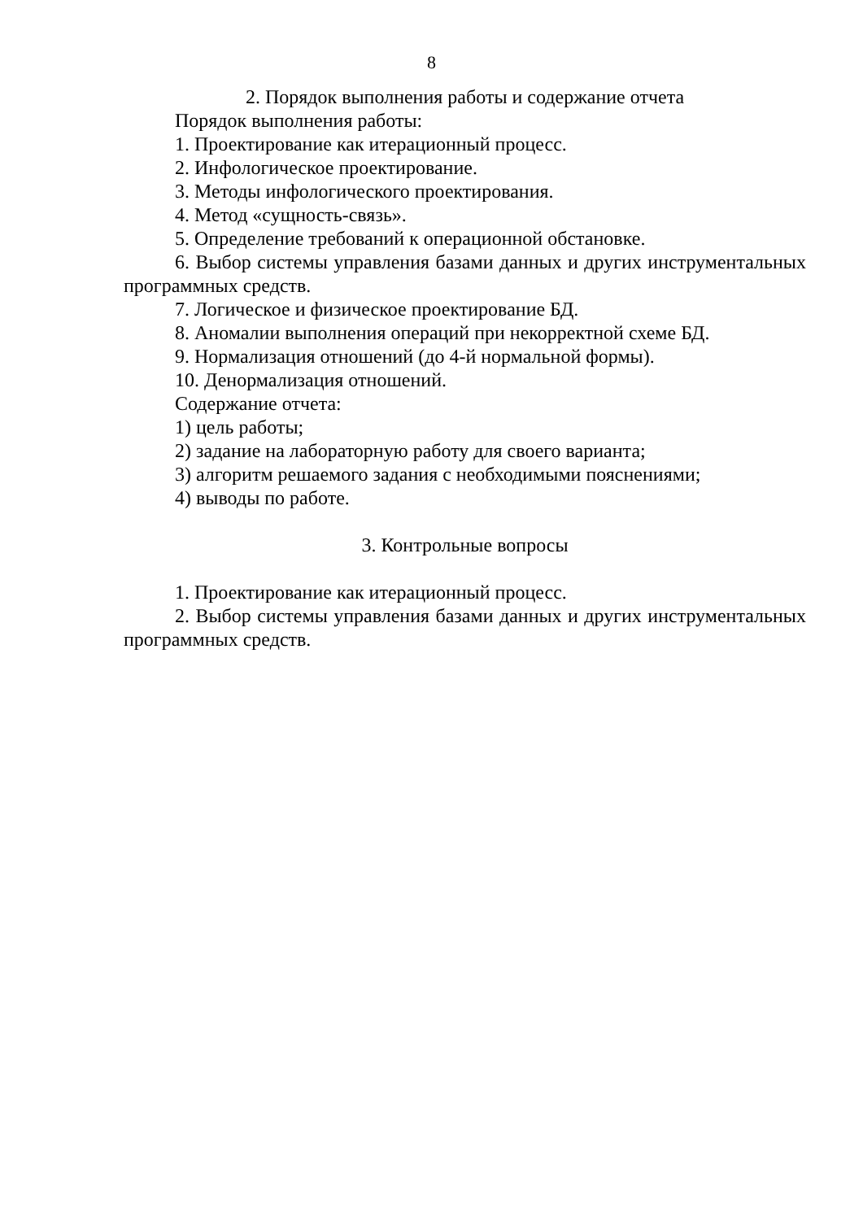8
2. Порядок выполнения работы и содержание отчета
Порядок выполнения работы:
1. Проектирование как итерационный процесс.
2. Инфологическое проектирование.
3. Методы инфологического проектирования.
4. Метод «сущность-связь».
5. Определение требований к операционной обстановке.
6. Выбор системы управления базами данных и других инструментальных программных средств.
7. Логическое и физическое проектирование БД.
8. Аномалии выполнения операций при некорректной схеме БД.
9. Нормализация отношений (до 4-й нормальной формы).
10. Денормализация отношений.
Содержание отчета:
1) цель работы;
2) задание на лабораторную работу для своего варианта;
3) алгоритм решаемого задания с необходимыми пояснениями;
4) выводы по работе.
3. Контрольные вопросы
1. Проектирование как итерационный процесс.
2. Выбор системы управления базами данных и других инструментальных программных средств.